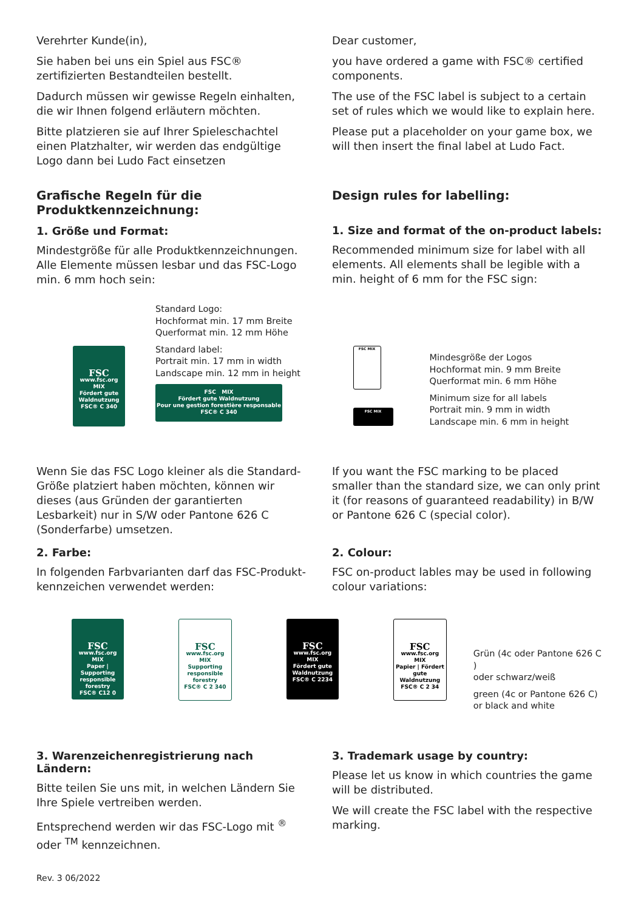Verehrter Kunde(in),
Sie haben bei uns ein Spiel aus FSC® zertifizierten Bestandteilen bestellt.
Dadurch müssen wir gewisse Regeln einhalten, die wir Ihnen folgend erläutern möchten.
Bitte platzieren sie auf Ihrer Spieleschachtel einen Platzhalter, wir werden das endgültige Logo dann bei Ludo Fact einsetzen
Dear customer,
you have ordered a game with FSC® certified components.
The use of the FSC label is subject to a certain set of rules which we would like to explain here.
Please put a placeholder on your game box, we will then insert the final label at Ludo Fact.
Grafische Regeln für die Produktkennzeichnung:
1. Größe und Format:
Mindestgröße für alle Produktkennzeichnungen. Alle Elemente müssen lesbar und das FSC-Logo min. 6 mm hoch sein:
Design rules for labelling:
1. Size and format of the on-product labels:
Recommended minimum size for label with all elements. All elements shall be legible with a min. height of 6 mm for the FSC sign:
FSC www.fsc.org
MIX
Fördert gute Waldnutzung
FSC® C 340
Standard Logo:
Hochformat min. 17 mm Breite
Querformat min. 12 mm Höhe
Standard label:
Portrait min. 17 mm in width
Landscape min. 12 mm in height
FSC MIX
Fördert gute Waldnutzung
Pour une gestion forestière responsable
FSC® C 340
FSC MIX
FSC MIX
Mindesgröße der Logos
Hochformat min. 9 mm Breite
Querformat min. 6 mm Höhe
Minimum size for all labels
Portrait min. 9 mm in width
Landscape min. 6 mm in height
Wenn Sie das FSC Logo kleiner als die Standard-Größe platziert haben möchten, können wir dieses (aus Gründen der garantierten Lesbarkeit) nur in S/W oder Pantone 626 C (Sonderfarbe) umsetzen.
If you want the FSC marking to be placed smaller than the standard size, we can only print it (for reasons of guaranteed readability) in B/W or Pantone 626 C (special color).
2. Farbe:
In folgenden Farbvarianten darf das FSC-Produkt-kennzeichen verwendet werden:
2. Colour:
FSC on-product lables may be used in following colour variations:
FSC www.fsc.org
MIX
Paper | Supporting responsible forestry
FSC® C12 0
FSC www.fsc.org
MIX
Supporting responsible forestry
FSC® C 2 340
FSC www.fsc.org
MIX
Fördert gute Waldnutzung
FSC® C 2234
FSC www.fsc.org
MIX
Papier | Fördert gute Waldnutzung
FSC® C 2 34
Grün (4c oder Pantone 626 C )
oder schwarz/weiß
green (4c or Pantone 626 C)
or black and white
3. Warenzeichenregistrierung nach Ländern:
Bitte teilen Sie uns mit, in welchen Ländern Sie Ihre Spiele vertreiben werden.
Entsprechend werden wir das FSC-Logo mit <sup>®</sup> oder <sup>TM</sup> kennzeichnen.
3. Trademark usage by country:
Please let us know in which countries the game will be distributed.
We will create the FSC label with the respective marking.
Rev. 3 06/2022